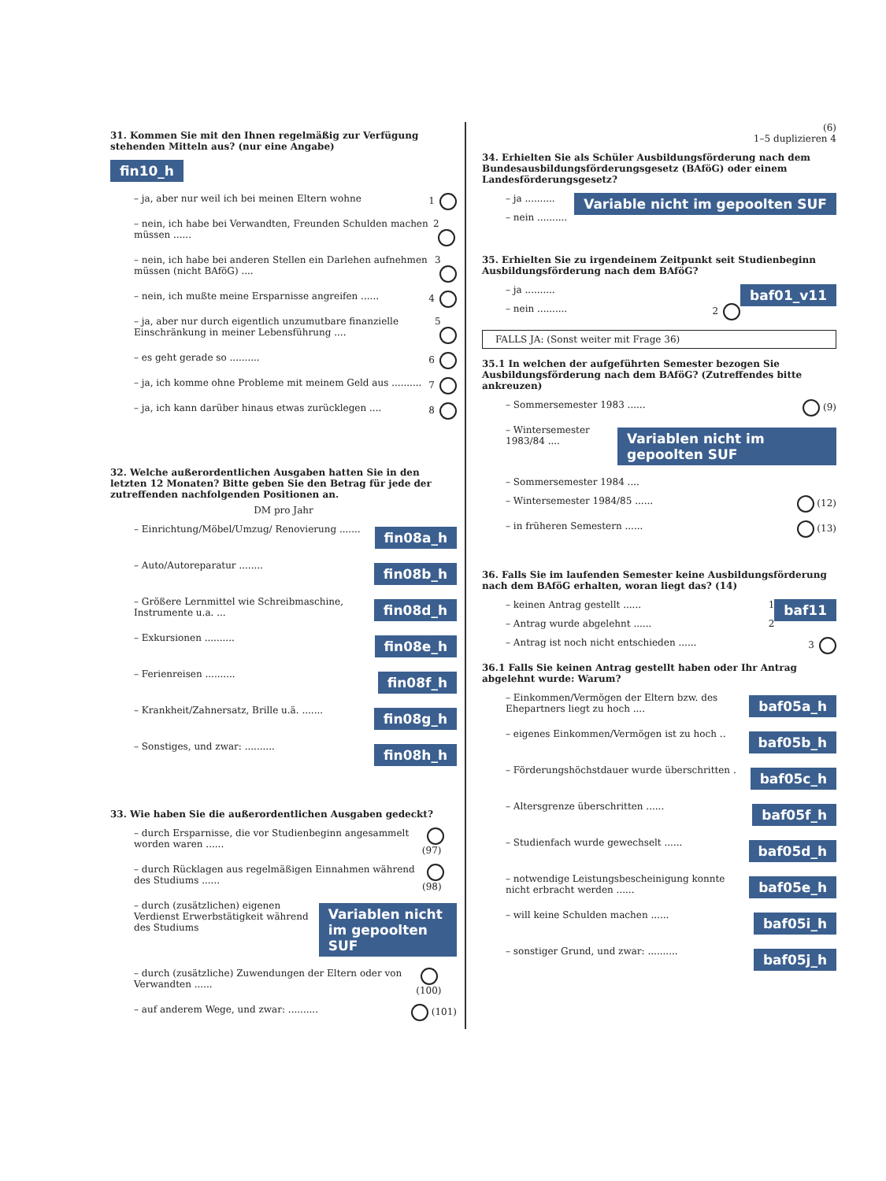31. Kommen Sie mit den Ihnen regelmäßig zur Verfügung stehenden Mitteln aus? (nur eine Angabe)
fin10_h
– ja, aber nur weil ich bei meinen Eltern wohne 1
– nein, ich habe bei Verwandten, Freunden Schulden machen müssen ...... 2
– nein, ich habe bei anderen Stellen ein Darlehen aufnehmen müssen (nicht BAföG) .... 3
– nein, ich mußte meine Ersparnisse angreifen ...... 4
– ja, aber nur durch eigentlich unzumutbare finanzielle Einschränkung in meiner Lebensführung .... 5
– es geht gerade so .......... 6
– ja, ich komme ohne Probleme mit meinem Geld aus .......... 7
– ja, ich kann darüber hinaus etwas zurücklegen .... 8
32. Welche außerordentlichen Ausgaben hatten Sie in den letzten 12 Monaten? Bitte geben Sie den Betrag für jede der zutreffenden nachfolgenden Positionen an.
DM pro Jahr
– Einrichtung/Möbel/Umzug/ Renovierung ....... fin08a_h
– Auto/Autoreparatur ........ fin08b_h
– Größere Lernmittel wie Schreibmaschine, Instrumente u.a. ... fin08d_h
– Exkursionen .......... fin08e_h
– Ferienreisen .......... fin08f_h
– Krankheit/Zahnersatz, Brille u.ä. ....... fin08g_h
– Sonstiges, und zwar: .......... fin08h_h
33. Wie haben Sie die außerordentlichen Ausgaben gedeckt?
– durch Ersparnisse, die vor Studienbeginn angesammelt worden waren ...... (97)
– durch Rücklagen aus regelmäßigen Einnahmen während des Studiums ...... (98)
– durch (zusätzlichen) eigenen Verdienst Erwerbstätigkeit während des Studiums Variablen nicht im gepoolten SUF
– durch (zusätzliche) Zuwendungen der Eltern oder von Verwandten ...... (100)
– auf anderem Wege, und zwar: .......... (101)
(6)
1–5 duplizieren 4
34. Erhielten Sie als Schüler Ausbildungsförderung nach dem Bundesausbildungsförderungsgesetz (BAföG) oder einem Landesförderungsgesetz?
Variable nicht im gepoolten SUF
– ja ..........
– nein ..........
35. Erhielten Sie zu irgendeinem Zeitpunkt seit Studienbeginn Ausbildungsförderung nach dem BAföG?
baf01_v11
– ja ..........
– nein .......... 2
FALLS JA: (Sonst weiter mit Frage 36)
35.1 In welchen der aufgeführten Semester bezogen Sie Ausbildungsförderung nach dem BAföG? (Zutreffendes bitte ankreuzen)
– Sommersemester 1983 ...... (9)
– Wintersemester 1983/84 .... Variablen nicht im gepoolten SUF
– Sommersemester 1984 ....
– Wintersemester 1984/85 ...... (12)
– in früheren Semestern ...... (13)
36. Falls Sie im laufenden Semester keine Ausbildungsförderung nach dem BAföG erhalten, woran liegt das? (14)
baf11
– keinen Antrag gestellt ...... 1
– Antrag wurde abgelehnt ...... 2
– Antrag ist noch nicht entschieden ...... 3
36.1 Falls Sie keinen Antrag gestellt haben oder Ihr Antrag abgelehnt wurde: Warum?
– Einkommen/Vermögen der Eltern bzw. des Ehepartners liegt zu hoch .... baf05a_h
– eigenes Einkommen/Vermögen ist zu hoch .. baf05b_h
– Förderungshöchstdauer wurde überschritten . baf05c_h
– Altersgrenze überschritten ...... baf05f_h
– Studienfach wurde gewechselt ...... baf05d_h
– notwendige Leistungsbescheinigung konnte nicht erbracht werden ...... baf05e_h
– will keine Schulden machen ...... baf05i_h
– sonstiger Grund, und zwar: .......... baf05j_h